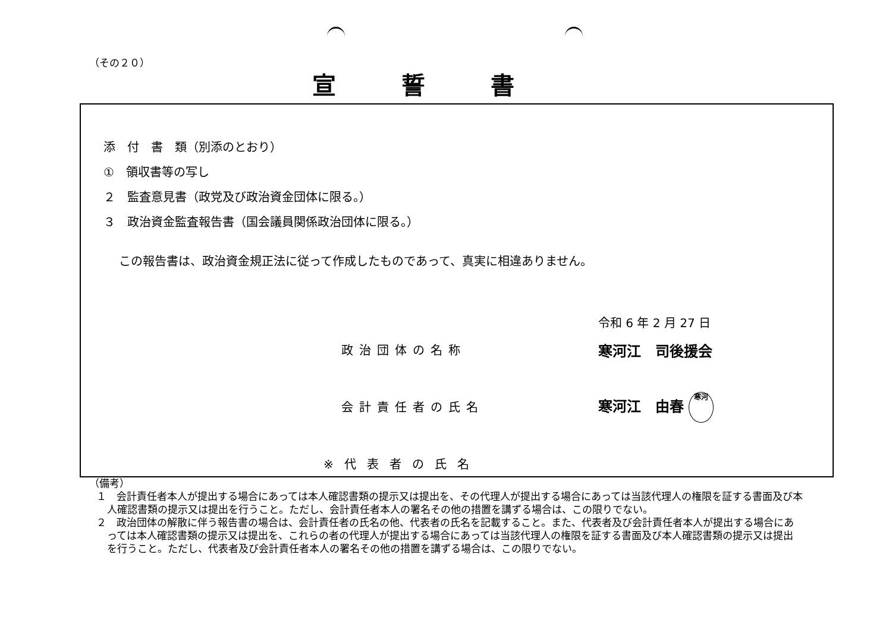（その２０）
宣誓書
添　付　書　類（別添のとおり）
①　領収書等の写し
２　監査意見書（政党及び政治資金団体に限る。）
３　政治資金監査報告書（国会議員関係政治団体に限る。）
この報告書は、政治資金規正法に従って作成したものであって、真実に相違ありません。
令和 6 年 2 月 27 日
政治団体の名称 寒河江　司後援会
会計責任者の氏名 寒河江　由春 寒河
※代表者の氏名
（備考）
１　会計責任者本人が提出する場合にあっては本人確認書類の提示又は提出を、その代理人が提出する場合にあっては当該代理人の権限を証する書面及び本人確認書類の提示又は提出を行うこと。ただし、会計責任者本人の署名その他の措置を講ずる場合は、この限りでない。
２　政治団体の解散に伴う報告書の場合は、会計責任者の氏名の他、代表者の氏名を記載すること。また、代表者及び会計責任者本人が提出する場合にあっては本人確認書類の提示又は提出を、これらの者の代理人が提出する場合にあっては当該代理人の権限を証する書面及び本人確認書類の提示又は提出を行うこと。ただし、代表者及び会計責任者本人の署名その他の措置を講ずる場合は、この限りでない。